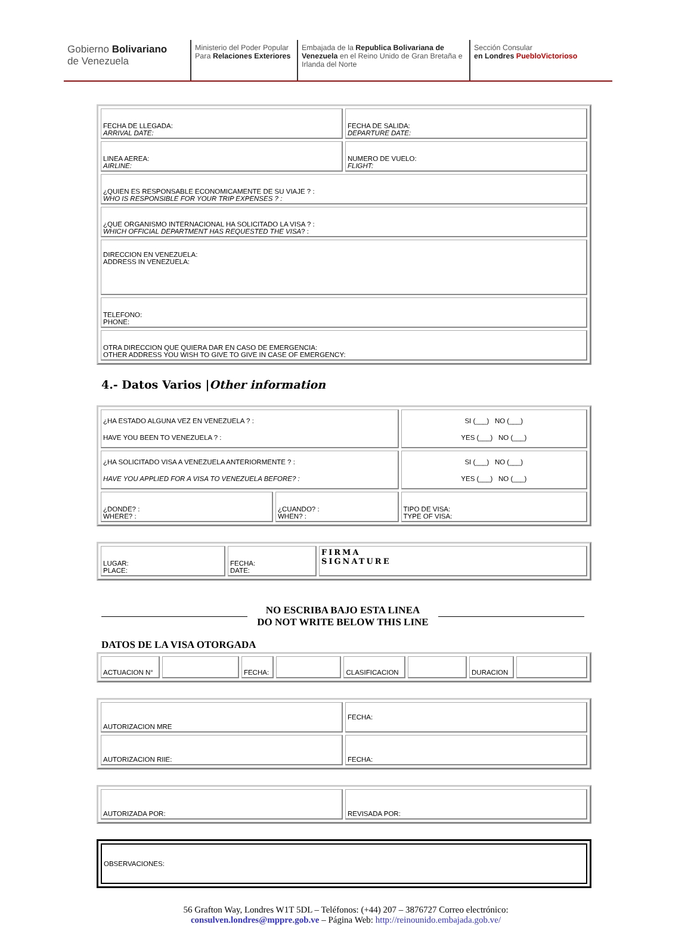Gobierno Bolivariano
de Venezuela
Ministerio del Poder Popular
Para Relaciones Exteriores
Embajada de la Republica Bolivariana de Venezuela en el Reino Unido de Gran Bretaña e Irlanda del Norte
Sección Consular
en Londres PuebloVictorioso
| FECHA DE LLEGADA: ARRIVAL DATE: | FECHA DE SALIDA: DEPARTURE DATE: |
| LINEA AEREA: AIRLINE: | NUMERO DE VUELO: FLIGHT: |
| ¿QUIEN ES RESPONSABLE ECONOMICAMENTE DE SU VIAJE ? : WHO IS RESPONSIBLE FOR YOUR TRIP EXPENSES ? : | |
| ¿QUE ORGANISMO INTERNACIONAL HA SOLICITADO LA VISA ? : WHICH OFFICIAL DEPARTMENT HAS REQUESTED THE VISA ? : | |
| DIRECCION EN VENEZUELA: ADDRESS IN VENEZUELA: | |
| TELEFONO: PHONE: | |
| OTRA DIRECCION QUE QUIERA DAR EN CASO DE EMERGENCIA: OTHER ADDRESS YOU WISH TO GIVE TO GIVE IN CASE OF EMERGENCY: | |
4.- Datos Varios |Other information
| ¿HA ESTADO ALGUNA VEZ EN VENEZUELA ? : HAVE YOU BEEN TO VENEZUELA ? : | | SI (___) NO (___) YES (___) NO (___) |
| ¿HA SOLICITADO VISA A VENEZUELA ANTERIORMENTE ? : HAVE YOU APPLIED FOR A VISA TO VENEZUELA BEFORE? : | | SI (___) NO (___) YES (___) NO (___) |
| ¿DONDE? : WHERE? : | ¿CUANDO? : WHEN? : | TIPO DE VISA: TYPE OF VISA: |
| LUGAR: PLACE: | FECHA: DATE: | FIRMA SIGNATURE |
NO ESCRIBA BAJO ESTA LINEA
DO NOT WRITE BELOW THIS LINE
DATOS DE LA VISA OTORGADA
| ACTUACION N° | | FECHA: | | CLASIFICACION | | DURACION | |
| AUTORIZACION MRE | FECHA: |
| AUTORIZACION RIIE: | FECHA: |
| AUTORIZADA POR: | REVISADA POR: |
| OBSERVACIONES: |
56 Grafton Way, Londres W1T 5DL – Teléfonos: (+44) 207 – 3876727 Correo electrónico:
consulven.londres@mppre.gob.ve – Página Web: http://reinounido.embajada.gob.ve/